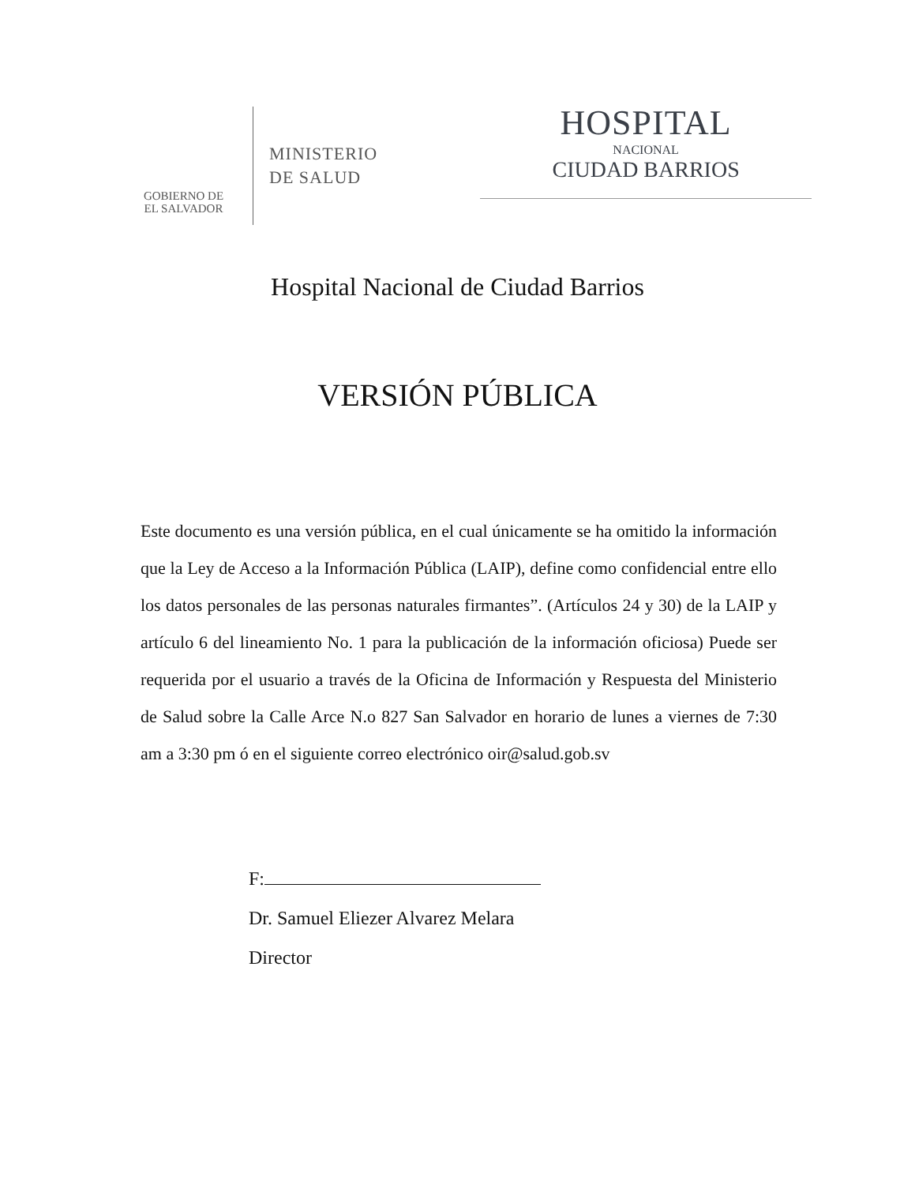GOBIERNO DE
EL SALVADOR
MINISTERIO
DE SALUD
HOSPITAL
NACIONAL
CIUDAD BARRIOS
Hospital Nacional de Ciudad Barrios
VERSIÓN PÚBLICA
Este documento es una versión pública, en el cual únicamente se ha omitido la información que la Ley de Acceso a la Información Pública (LAIP), define como confidencial entre ello los datos personales de las personas naturales firmantes”. (Artículos 24 y 30) de la LAIP y artículo 6 del lineamiento No. 1 para la publicación de la información oficiosa) Puede ser requerida por el usuario a través de la Oficina de Información y Respuesta del Ministerio de Salud sobre la Calle Arce N.o 827 San Salvador en horario de lunes a viernes de 7:30 am a 3:30 pm ó en el siguiente correo electrónico oir@salud.gob.sv
F:
Dr. Samuel Eliezer Alvarez Melara
Director